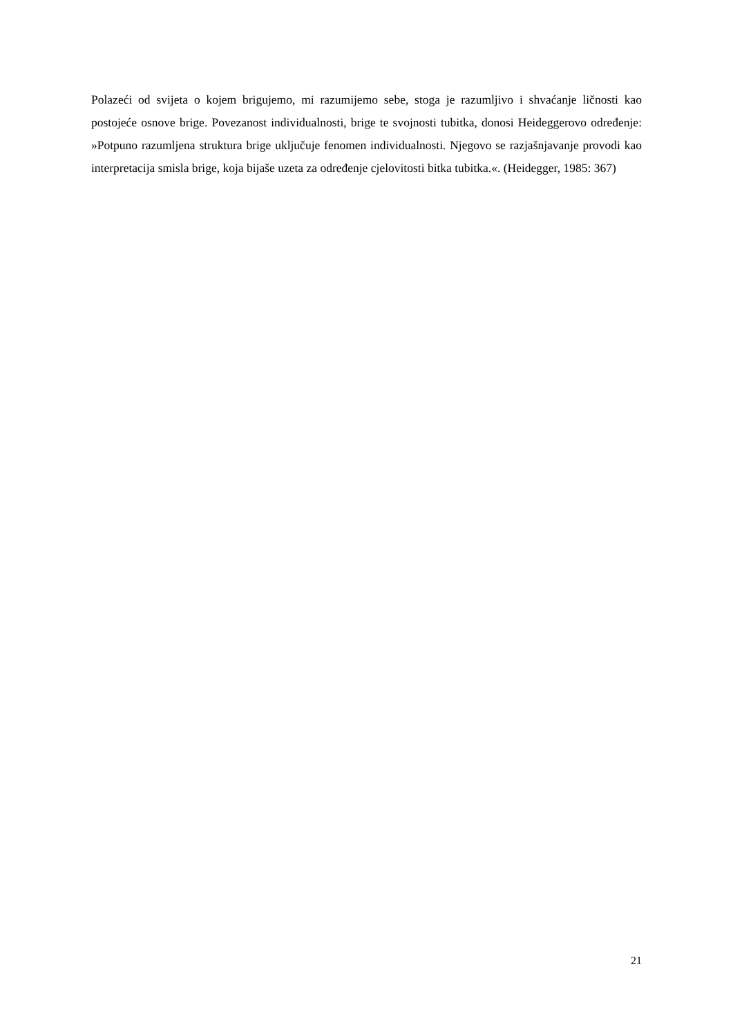Polazeći od svijeta o kojem brigujemo, mi razumijemo sebe, stoga je razumljivo i shvaćanje ličnosti kao postojeće osnove brige. Povezanost individualnosti, brige te svojnosti tubitka, donosi Heideggerovo određenje: »Potpuno razumljena struktura brige uključuje fenomen individualnosti. Njegovo se razjašnjavanje provodi kao interpretacija smisla brige, koja bijaše uzeta za određenje cjelovitosti bitka tubitka.«. (Heidegger, 1985: 367)
21